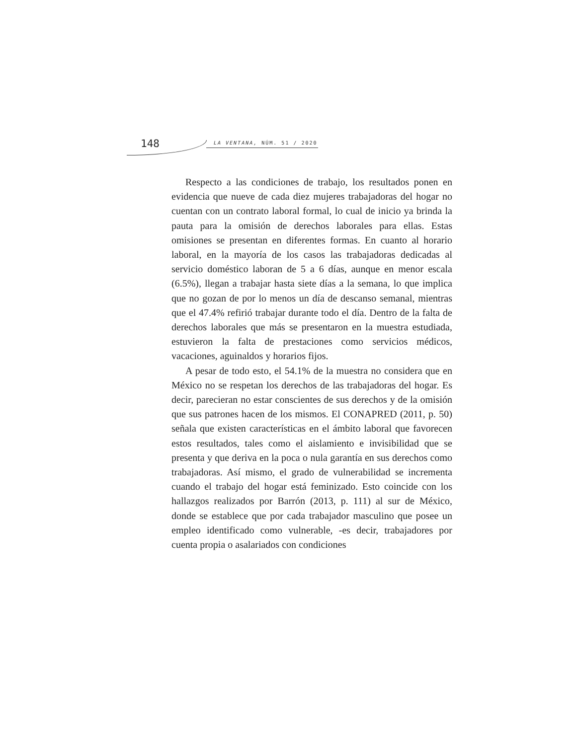148 LA VENTANA, NÚM. 51 / 2020
Respecto a las condiciones de trabajo, los resultados ponen en evidencia que nueve de cada diez mujeres trabajadoras del hogar no cuentan con un contrato laboral formal, lo cual de inicio ya brinda la pauta para la omisión de derechos laborales para ellas. Estas omisiones se presentan en diferentes formas. En cuanto al horario laboral, en la mayoría de los casos las trabajadoras dedicadas al servicio doméstico laboran de 5 a 6 días, aunque en menor escala (6.5%), llegan a trabajar hasta siete días a la semana, lo que implica que no gozan de por lo menos un día de descanso semanal, mientras que el 47.4% refirió trabajar durante todo el día. Dentro de la falta de derechos laborales que más se presentaron en la muestra estudiada, estuvieron la falta de prestaciones como servicios médicos, vacaciones, aguinaldos y horarios fijos.
A pesar de todo esto, el 54.1% de la muestra no considera que en México no se respetan los derechos de las trabajadoras del hogar. Es decir, parecieran no estar conscientes de sus derechos y de la omisión que sus patrones hacen de los mismos. El CONAPRED (2011, p. 50) señala que existen características en el ámbito laboral que favorecen estos resultados, tales como el aislamiento e invisibilidad que se presenta y que deriva en la poca o nula garantía en sus derechos como trabajadoras. Así mismo, el grado de vulnerabilidad se incrementa cuando el trabajo del hogar está feminizado. Esto coincide con los hallazgos realizados por Barrón (2013, p. 111) al sur de México, donde se establece que por cada trabajador masculino que posee un empleo identificado como vulnerable, -es decir, trabajadores por cuenta propia o asalariados con condiciones